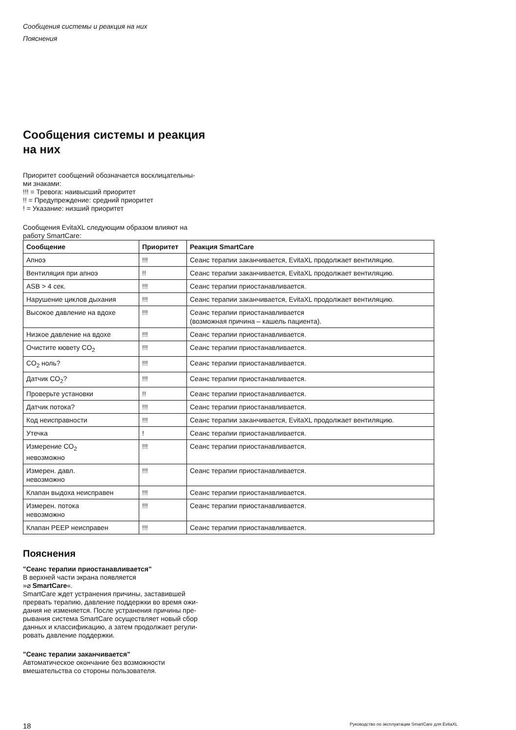Сообщения системы и реакция на них
Пояснения
Сообщения системы и реакция
на них
Приоритет сообщений обозначается восклицательны-
ми знаками:
!!! = Тревога: наивысший приоритет
!! = Предупреждение: средний приоритет
! = Указание: низший приоритет
Сообщения EvitaXL следующим образом влияют на
работу SmartCare:
| Сообщение | Приоритет | Реакция SmartCare |
| --- | --- | --- |
| Апноэ | !!! | Сеанс терапии заканчивается, EvitaXL продолжает вентиляцию. |
| Вентиляция при апноэ | !! | Сеанс терапии заканчивается, EvitaXL продолжает вентиляцию. |
| ASB > 4 сек. | !!! | Сеанс терапии приостанавливается. |
| Нарушение циклов дыхания | !!! | Сеанс терапии заканчивается, EvitaXL продолжает вентиляцию. |
| Высокое давление на вдохе | !!! | Сеанс терапии приостанавливается (возможная причина – кашель пациента). |
| Низкое давление на вдохе | !!! | Сеанс терапии приостанавливается. |
| Очистите кювету CO<sub>2</sub> | !!! | Сеанс терапии приостанавливается. |
| CO<sub>2</sub> ноль? | !!! | Сеанс терапии приостанавливается. |
| Датчик CO<sub>2</sub>? | !!! | Сеанс терапии приостанавливается. |
| Проверьте установки | !! | Сеанс терапии приостанавливается. |
| Датчик потока? | !!! | Сеанс терапии приостанавливается. |
| Код неисправности | !!! | Сеанс терапии заканчивается, EvitaXL продолжает вентиляцию. |
| Утечка | ! | Сеанс терапии приостанавливается. |
| Измерение CO<sub>2</sub> невозможно | !!! | Сеанс терапии приостанавливается. |
| Измерен. давл. невозможно | !!! | Сеанс терапии приостанавливается. |
| Клапан выдоха неисправен | !!! | Сеанс терапии приостанавливается. |
| Измерен. потока невозможно | !!! | Сеанс терапии приостанавливается. |
| Клапан PEEP неисправен | !!! | Сеанс терапии приостанавливается. |
Пояснения
"Сеанс терапии приостанавливается"
В верхней части экрана появляется
»⌀ SmartCare«.
SmartCare ждет устранения причины, заставившей
прервать терапию, давление поддержки во время ожи-
дания не изменяется. После устранения причины пре-
рывания система SmartCare осуществляет новый сбор
данных и классификацию, а затем продолжает регули-
ровать давление поддержки.
"Сеанс терапии заканчивается"
Автоматическое окончание без возможности
вмешательства со стороны пользователя.
18 Руководство по эксплуатации SmartCare для EvitaXL